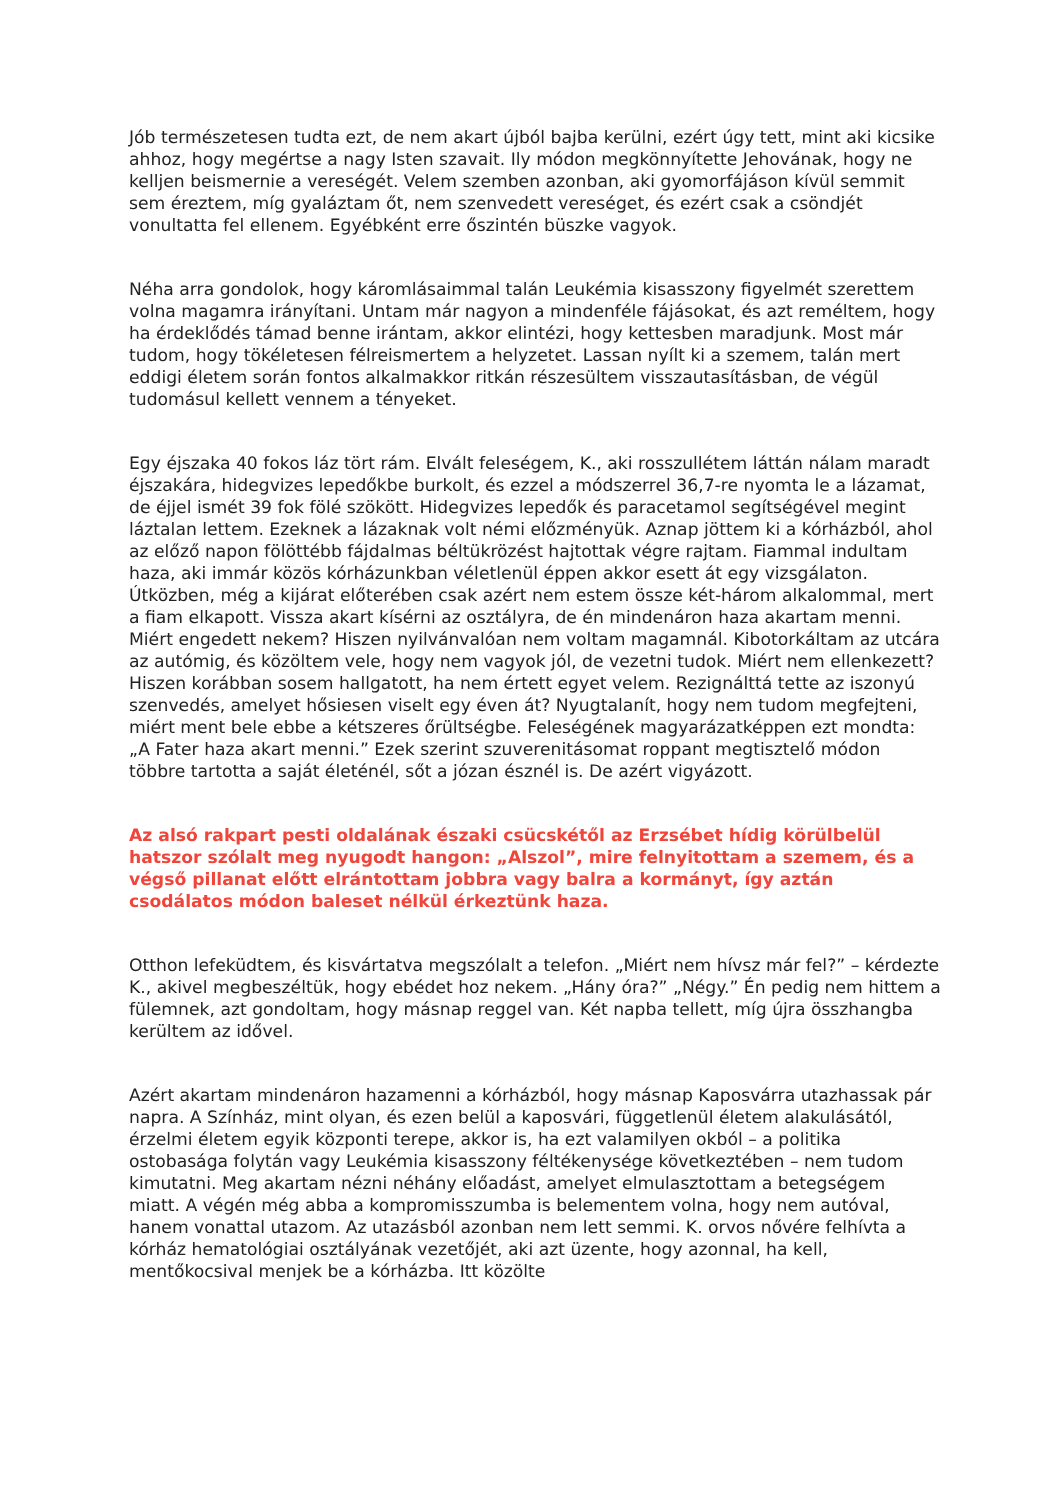Jób természetesen tudta ezt, de nem akart újból bajba kerülni, ezért úgy tett, mint aki kicsike ahhoz, hogy megértse a nagy Isten szavait. Ily módon megkönnyítette Jehovának, hogy ne kelljen beismernie a vereségét. Velem szemben azonban, aki gyomorfájáson kívül semmit sem éreztem, míg gyaláztam őt, nem szenvedett vereséget, és ezért csak a csöndjét vonultatta fel ellenem. Egyébként erre őszintén büszke vagyok.
Néha arra gondolok, hogy káromlásaimmal talán Leukémia kisasszony figyelmét szerettem volna magamra irányítani. Untam már nagyon a mindenféle fájásokat, és azt reméltem, hogy ha érdeklődés támad benne irántam, akkor elintézi, hogy kettesben maradjunk. Most már tudom, hogy tökéletesen félreismertem a helyzetet. Lassan nyílt ki a szemem, talán mert eddigi életem során fontos alkalmakkor ritkán részesültem visszautasításban, de végül tudomásul kellett vennem a tényeket.
Egy éjszaka 40 fokos láz tört rám. Elvált feleségem, K., aki rosszullétem láttán nálam maradt éjszakára, hidegvizes lepedőkbe burkolt, és ezzel a módszerrel 36,7-re nyomta le a lázamat, de éjjel ismét 39 fok fölé szökött. Hidegvizes lepedők és paracetamol segítségével megint láztalan lettem. Ezeknek a lázaknak volt némi előzményük. Aznap jöttem ki a kórházból, ahol az előző napon fölöttébb fájdalmas béltükrözést hajtottak végre rajtam. Fiammal indultam haza, aki immár közös kórházunkban véletlenül éppen akkor esett át egy vizsgálaton. Útközben, még a kijárat előterében csak azért nem estem össze két-három alkalommal, mert a fiam elkapott. Vissza akart kísérni az osztályra, de én mindenáron haza akartam menni. Miért engedett nekem? Hiszen nyilvánvalóan nem voltam magamnál. Kibotorkáltam az utcára az autómig, és közöltem vele, hogy nem vagyok jól, de vezetni tudok. Miért nem ellenkezett? Hiszen korábban sosem hallgatott, ha nem értett egyet velem. Rezignálttá tette az iszonyú szenvedés, amelyet hősiesen viselt egy éven át? Nyugtalanít, hogy nem tudom megfejteni, miért ment bele ebbe a kétszeres őrültségbe. Feleségének magyarázatképpen ezt mondta: „A Fater haza akart menni.” Ezek szerint szuverenitásomat roppant megtisztelő módon többre tartotta a saját életénél, sőt a józan észnél is. De azért vigyázott.
Az alsó rakpart pesti oldalának északi csücskétől az Erzsébet hídig körülbelül hatszor szólalt meg nyugodt hangon: „Alszol”, mire felnyitottam a szemem, és a végső pillanat előtt elrántottam jobbra vagy balra a kormányt, így aztán csodálatos módon baleset nélkül érkeztünk haza.
Otthon lefeküdtem, és kisvártatva megszólalt a telefon. „Miért nem hívsz már fel?” – kérdezte K., akivel megbeszéltük, hogy ebédet hoz nekem. „Hány óra?” „Négy.” Én pedig nem hittem a fülemnek, azt gondoltam, hogy másnap reggel van. Két napba tellett, míg újra összhangba kerültem az idővel.
Azért akartam mindenáron hazamenni a kórházból, hogy másnap Kaposvárra utazhassak pár napra. A Színház, mint olyan, és ezen belül a kaposvári, függetlenül életem alakulásától, érzelmi életem egyik központi terepe, akkor is, ha ezt valamilyen okból – a politika ostobasága folytán vagy Leukémia kisasszony féltékenysége következtében – nem tudom kimutatni. Meg akartam nézni néhány előadást, amelyet elmulasztottam a betegségem miatt. A végén még abba a kompromisszumba is belementem volna, hogy nem autóval, hanem vonattal utazom. Az utazásból azonban nem lett semmi. K. orvos nővére felhívta a kórház hematológiai osztályának vezetőjét, aki azt üzente, hogy azonnal, ha kell, mentőkocsival menjek be a kórházba. Itt közölte